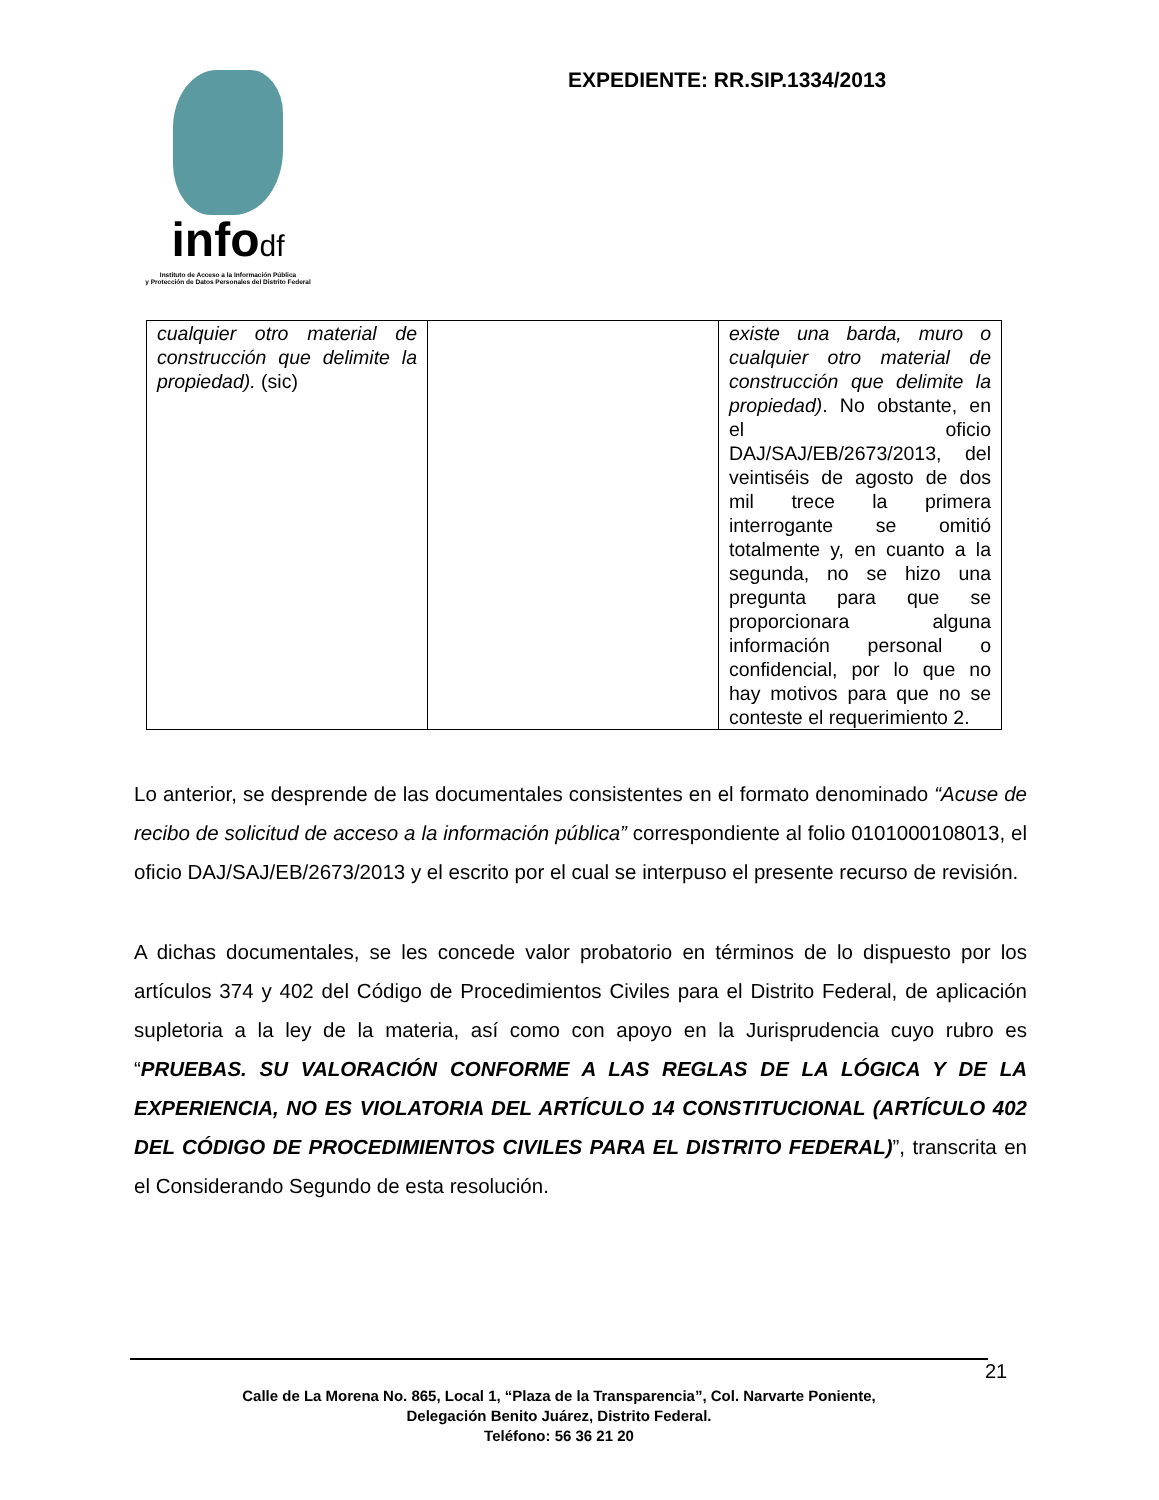infodf
Instituto de Acceso a la Información Pública
y Protección de Datos Personales del Distrito Federal
EXPEDIENTE: RR.SIP.1334/2013
| cualquier otro material de construcción que delimite la propiedad). (sic) | | existe una barda, muro o cualquier otro material de construcción que delimite la propiedad) . No obstante, en el oficio DAJ/SAJ/EB/2673/2013, del veintiséis de agosto de dos mil trece la primera interrogante se omitió totalmente y, en cuanto a la segunda, no se hizo una pregunta para que se proporcionara alguna información personal o confidencial, por lo que no hay motivos para que no se conteste el requerimiento 2. |
Lo anterior, se desprende de las documentales consistentes en el formato denominado “Acuse de recibo de solicitud de acceso a la información pública” correspondiente al folio 0101000108013, el oficio DAJ/SAJ/EB/2673/2013 y el escrito por el cual se interpuso el presente recurso de revisión.
A dichas documentales, se les concede valor probatorio en términos de lo dispuesto por los artículos 374 y 402 del Código de Procedimientos Civiles para el Distrito Federal, de aplicación supletoria a la ley de la materia, así como con apoyo en la Jurisprudencia cuyo rubro es “PRUEBAS. SU VALORACIÓN CONFORME A LAS REGLAS DE LA LÓGICA Y DE LA EXPERIENCIA, NO ES VIOLATORIA DEL ARTÍCULO 14 CONSTITUCIONAL (ARTÍCULO 402 DEL CÓDIGO DE PROCEDIMIENTOS CIVILES PARA EL DISTRITO FEDERAL)”, transcrita en el Considerando Segundo de esta resolución.
Calle de La Morena No. 865, Local 1, “Plaza de la Transparencia”, Col. Narvarte Poniente,
Delegación Benito Juárez, Distrito Federal.
Teléfono: 56 36 21 20
21